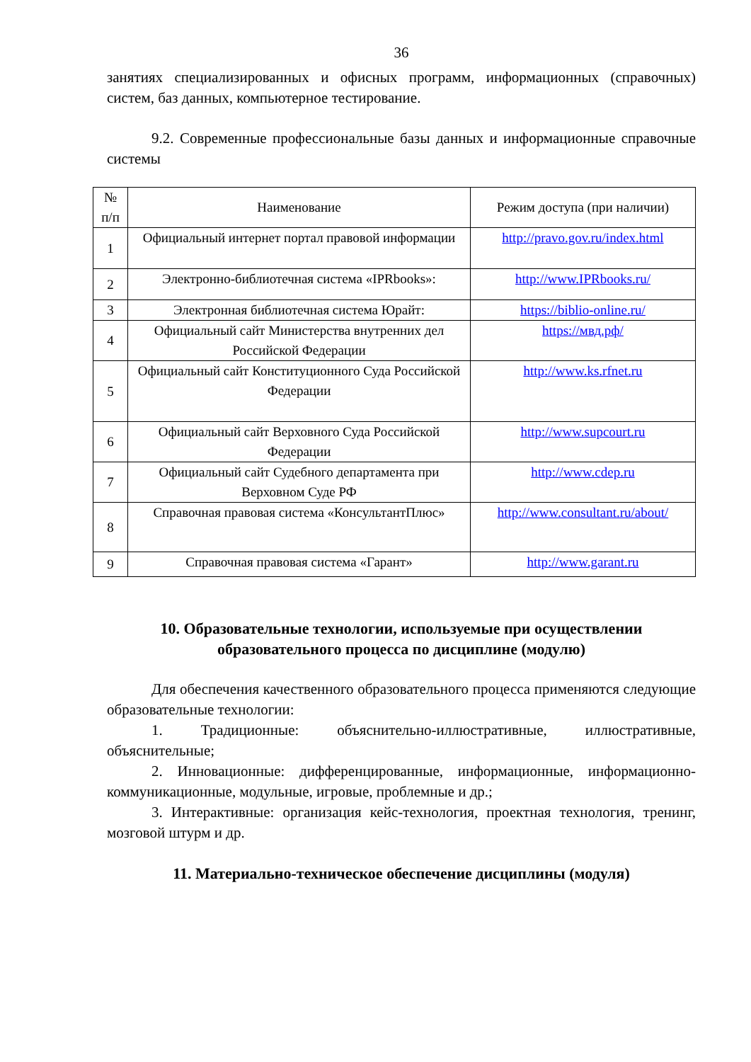36
занятиях специализированных и офисных программ, информационных (справочных) систем, баз данных, компьютерное тестирование.
9.2. Современные профессиональные базы данных и информационные справочные системы
| № п/п | Наименование | Режим доступа (при наличии) |
| --- | --- | --- |
| 1 | Официальный интернет портал правовой информации | http://pravo.gov.ru/index.html |
| 2 | Электронно-библиотечная система «IPRbooks»: | http://www.IPRbooks.ru/ |
| 3 | Электронная библиотечная система Юрайт: | https://biblio-online.ru/ |
| 4 | Официальный сайт Министерства внутренних дел Российской Федерации | https://мвд.рф/ |
| 5 | Официальный сайт Конституционного Суда Российской Федерации | http://www.ks.rfnet.ru |
| 6 | Официальный сайт Верховного Суда Российской Федерации | http://www.supcourt.ru |
| 7 | Официальный сайт Судебного департамента при Верховном Суде РФ | http://www.cdep.ru |
| 8 | Справочная правовая система «КонсультантПлюс» | http://www.consultant.ru/about/ |
| 9 | Справочная правовая система «Гарант» | http://www.garant.ru |
10. Образовательные технологии, используемые при осуществлении образовательного процесса по дисциплине (модулю)
Для обеспечения качественного образовательного процесса применяются следующие образовательные технологии:
1. Традиционные: объяснительно-иллюстративные, иллюстративные, объяснительные;
2. Инновационные: дифференцированные, информационные, информационно-коммуникационные, модульные, игровые, проблемные и др.;
3. Интерактивные: организация кейс-технология, проектная технология, тренинг, мозговой штурм и др.
11. Материально-техническое обеспечение дисциплины (модуля)